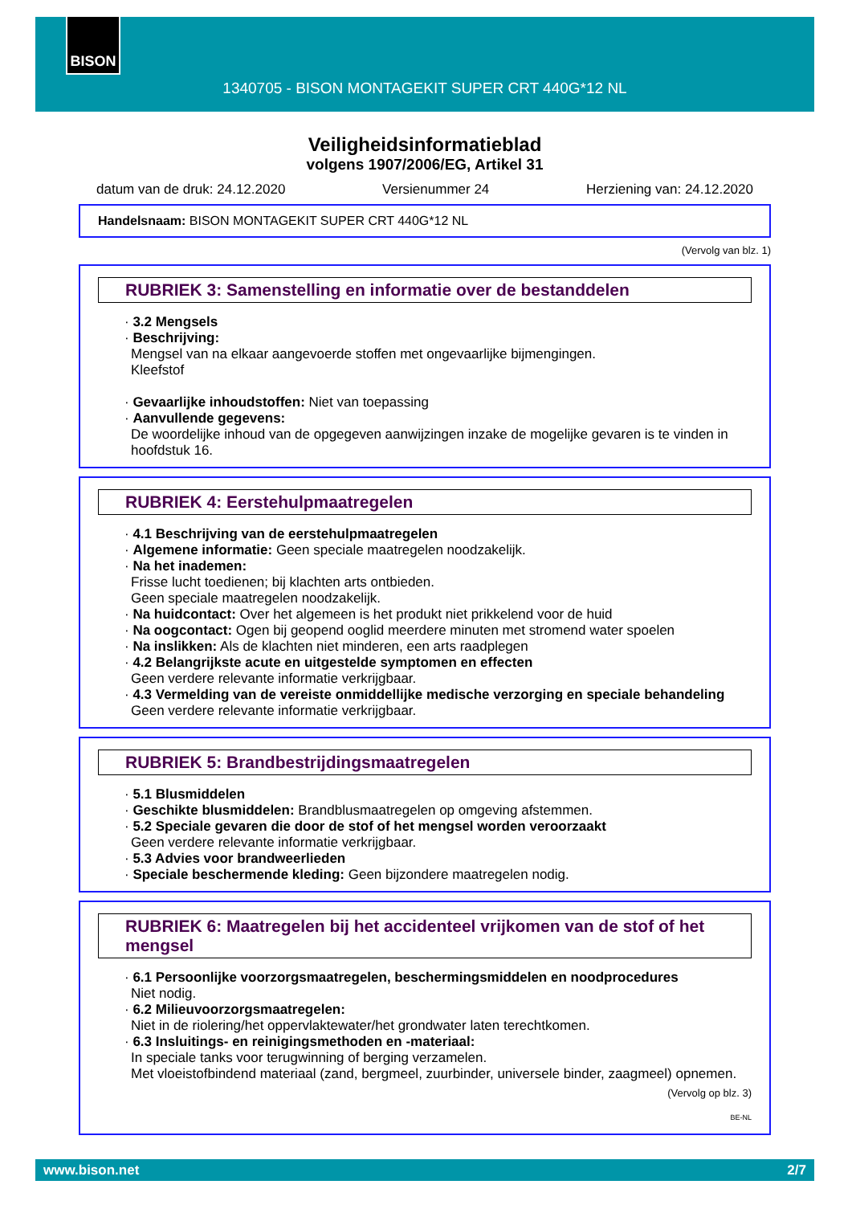BISON
1340705 - BISON MONTAGEKIT SUPER CRT 440G*12 NL
Veiligheidsinformatieblad
volgens 1907/2006/EG, Artikel 31
datum van de druk: 24.12.2020 Versienummer 24 Herziening van: 24.12.2020
Handelsnaam: BISON MONTAGEKIT SUPER CRT 440G*12 NL
(Vervolg van blz. 1)
RUBRIEK 3: Samenstelling en informatie over de bestanddelen
· 3.2 Mengsels
· Beschrijving:
Mengsel van na elkaar aangevoerde stoffen met ongevaarlijke bijmengingen.
Kleefstof
· Gevaarlijke inhoudstoffen: Niet van toepassing
· Aanvullende gegevens:
De woordelijke inhoud van de opgegeven aanwijzingen inzake de mogelijke gevaren is te vinden in hoofdstuk 16.
RUBRIEK 4: Eerstehulpmaatregelen
· 4.1 Beschrijving van de eerstehulpmaatregelen
· Algemene informatie: Geen speciale maatregelen noodzakelijk.
· Na het inademen:
Frisse lucht toedienen; bij klachten arts ontbieden.
Geen speciale maatregelen noodzakelijk.
· Na huidcontact: Over het algemeen is het produkt niet prikkelend voor de huid
· Na oogcontact: Ogen bij geopend ooglid meerdere minuten met stromend water spoelen
· Na inslikken: Als de klachten niet minderen, een arts raadplegen
· 4.2 Belangrijkste acute en uitgestelde symptomen en effecten
Geen verdere relevante informatie verkrijgbaar.
· 4.3 Vermelding van de vereiste onmiddellijke medische verzorging en speciale behandeling
Geen verdere relevante informatie verkrijgbaar.
RUBRIEK 5: Brandbestrijdingsmaatregelen
· 5.1 Blusmiddelen
· Geschikte blusmiddelen: Brandblusmaatregelen op omgeving afstemmen.
· 5.2 Speciale gevaren die door de stof of het mengsel worden veroorzaakt
Geen verdere relevante informatie verkrijgbaar.
· 5.3 Advies voor brandweerlieden
· Speciale beschermende kleding: Geen bijzondere maatregelen nodig.
RUBRIEK 6: Maatregelen bij het accidenteel vrijkomen van de stof of het mengsel
· 6.1 Persoonlijke voorzorgsmaatregelen, beschermingsmiddelen en noodprocedures
Niet nodig.
· 6.2 Milieuvoorzorgsmaatregelen:
Niet in de riolering/het oppervlaktewater/het grondwater laten terechtkomen.
· 6.3 Insluitings- en reinigingsmethoden en -materiaal:
In speciale tanks voor terugwinning of berging verzamelen.
Met vloeistofbindend materiaal (zand, bergmeel, zuurbinder, universele binder, zaagmeel) opnemen.
(Vervolg op blz. 3)
BE-NL
www.bison.net 2/7